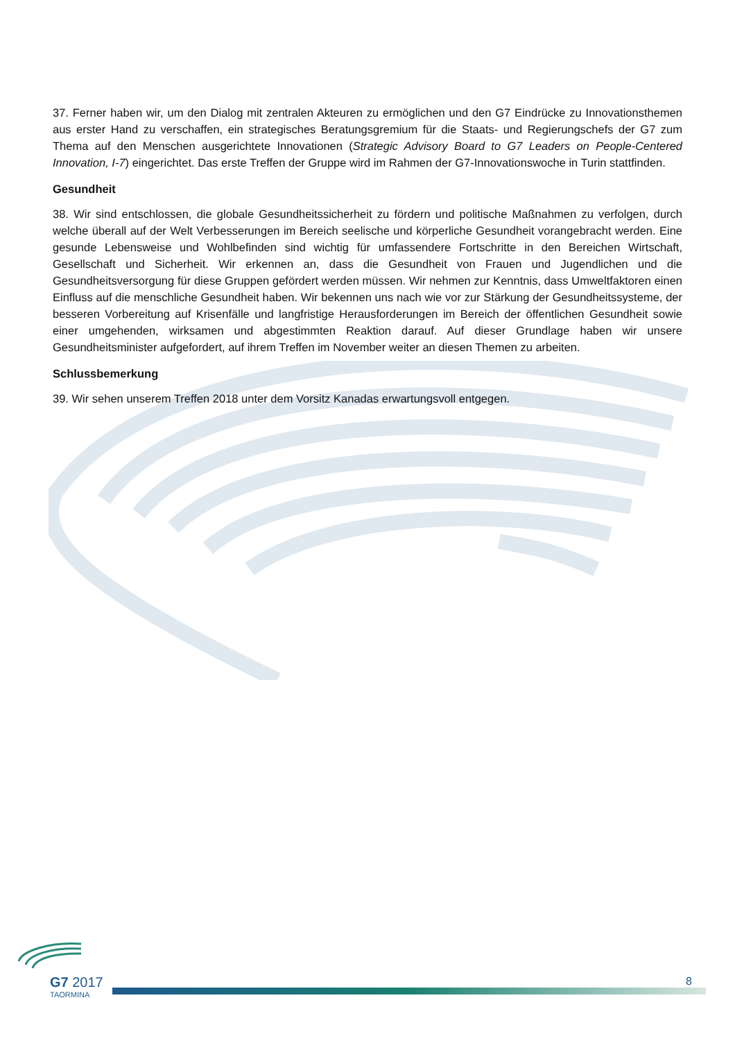37. Ferner haben wir, um den Dialog mit zentralen Akteuren zu ermöglichen und den G7 Eindrücke zu Innovationsthemen aus erster Hand zu verschaffen, ein strategisches Beratungsgremium für die Staats- und Regierungschefs der G7 zum Thema auf den Menschen ausgerichtete Innovationen (Strategic Advisory Board to G7 Leaders on People-Centered Innovation, I-7) eingerichtet. Das erste Treffen der Gruppe wird im Rahmen der G7-Innovationswoche in Turin stattfinden.
Gesundheit
38. Wir sind entschlossen, die globale Gesundheitssicherheit zu fördern und politische Maßnahmen zu verfolgen, durch welche überall auf der Welt Verbesserungen im Bereich seelische und körperliche Gesundheit vorangebracht werden. Eine gesunde Lebensweise und Wohlbefinden sind wichtig für umfassendere Fortschritte in den Bereichen Wirtschaft, Gesellschaft und Sicherheit. Wir erkennen an, dass die Gesundheit von Frauen und Jugendlichen und die Gesundheitsversorgung für diese Gruppen gefördert werden müssen. Wir nehmen zur Kenntnis, dass Umweltfaktoren einen Einfluss auf die menschliche Gesundheit haben. Wir bekennen uns nach wie vor zur Stärkung der Gesundheitssysteme, der besseren Vorbereitung auf Krisenfälle und langfristige Herausforderungen im Bereich der öffentlichen Gesundheit sowie einer umgehenden, wirksamen und abgestimmten Reaktion darauf. Auf dieser Grundlage haben wir unsere Gesundheitsminister aufgefordert, auf ihrem Treffen im November weiter an diesen Themen zu arbeiten.
Schlussbemerkung
39. Wir sehen unserem Treffen 2018 unter dem Vorsitz Kanadas erwartungsvoll entgegen.
G7 2017
TAORMINA
8